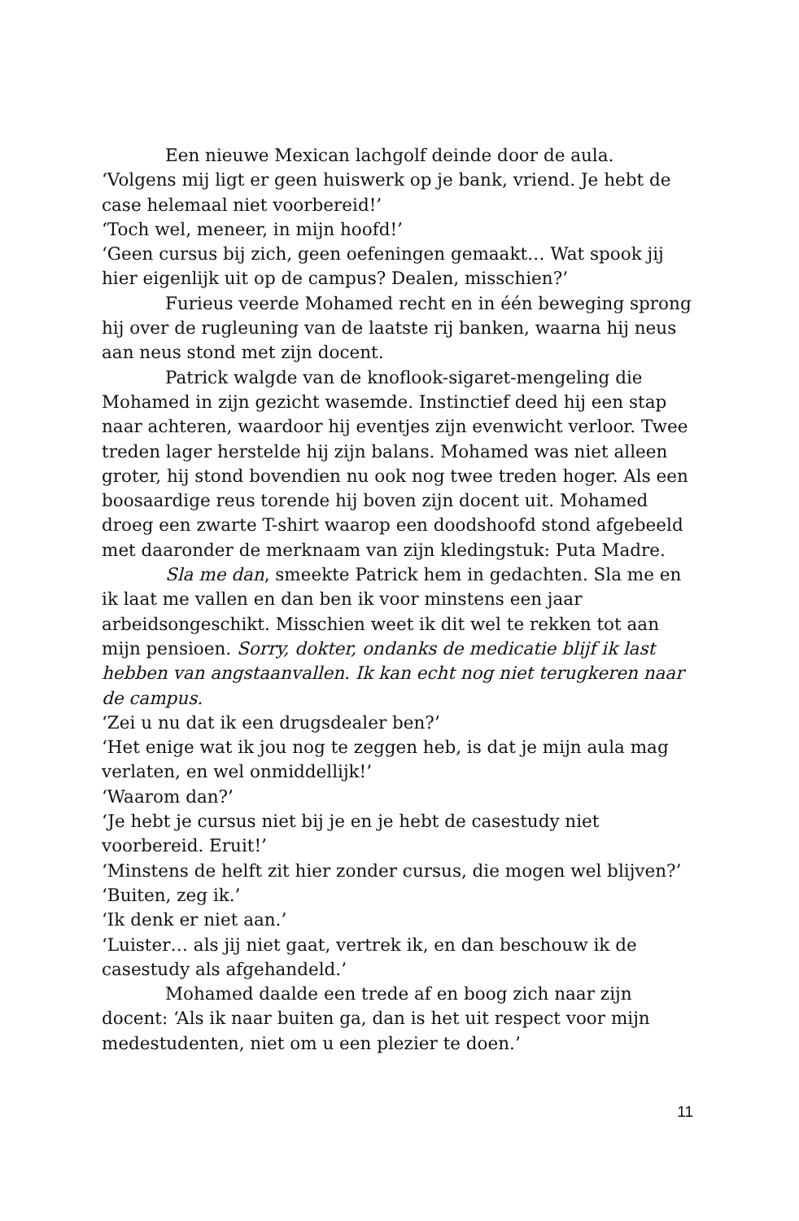Een nieuwe Mexican lachgolf deinde door de aula.
‘Volgens mij ligt er geen huiswerk op je bank, vriend. Je hebt de case helemaal niet voorbereid!’
‘Toch wel, meneer, in mijn hoofd!’
‘Geen cursus bij zich, geen oefeningen gemaakt… Wat spook jij hier eigenlijk uit op de campus? Dealen, misschien?’
Furieus veerde Mohamed recht en in één beweging sprong hij over de rugleuning van de laatste rij banken, waarna hij neus aan neus stond met zijn docent.
Patrick walgde van de knoflook-sigaret-mengeling die Mohamed in zijn gezicht wasemde. Instinctief deed hij een stap naar achteren, waardoor hij eventjes zijn evenwicht verloor. Twee treden lager herstelde hij zijn balans. Mohamed was niet alleen groter, hij stond bovendien nu ook nog twee treden hoger. Als een boosaardige reus torende hij boven zijn docent uit. Mohamed droeg een zwarte T-shirt waarop een doodshoofd stond afgebeeld met daaronder de merknaam van zijn kledingstuk: Puta Madre.
Sla me dan, smeekte Patrick hem in gedachten. Sla me en ik laat me vallen en dan ben ik voor minstens een jaar arbeidsongeschikt. Misschien weet ik dit wel te rekken tot aan mijn pensioen. Sorry, dokter, ondanks de medicatie blijf ik last hebben van angstaanvallen. Ik kan echt nog niet terugkeren naar de campus.
‘Zei u nu dat ik een drugsdealer ben?’
‘Het enige wat ik jou nog te zeggen heb, is dat je mijn aula mag verlaten, en wel onmiddellijk!’
‘Waarom dan?’
‘Je hebt je cursus niet bij je en je hebt de casestudy niet voorbereid. Eruit!’
‘Minstens de helft zit hier zonder cursus, die mogen wel blijven?’
‘Buiten, zeg ik.’
‘Ik denk er niet aan.’
‘Luister… als jij niet gaat, vertrek ik, en dan beschouw ik de casestudy als afgehandeld.’
Mohamed daalde een trede af en boog zich naar zijn docent: ‘Als ik naar buiten ga, dan is het uit respect voor mijn medestudenten, niet om u een plezier te doen.’
11